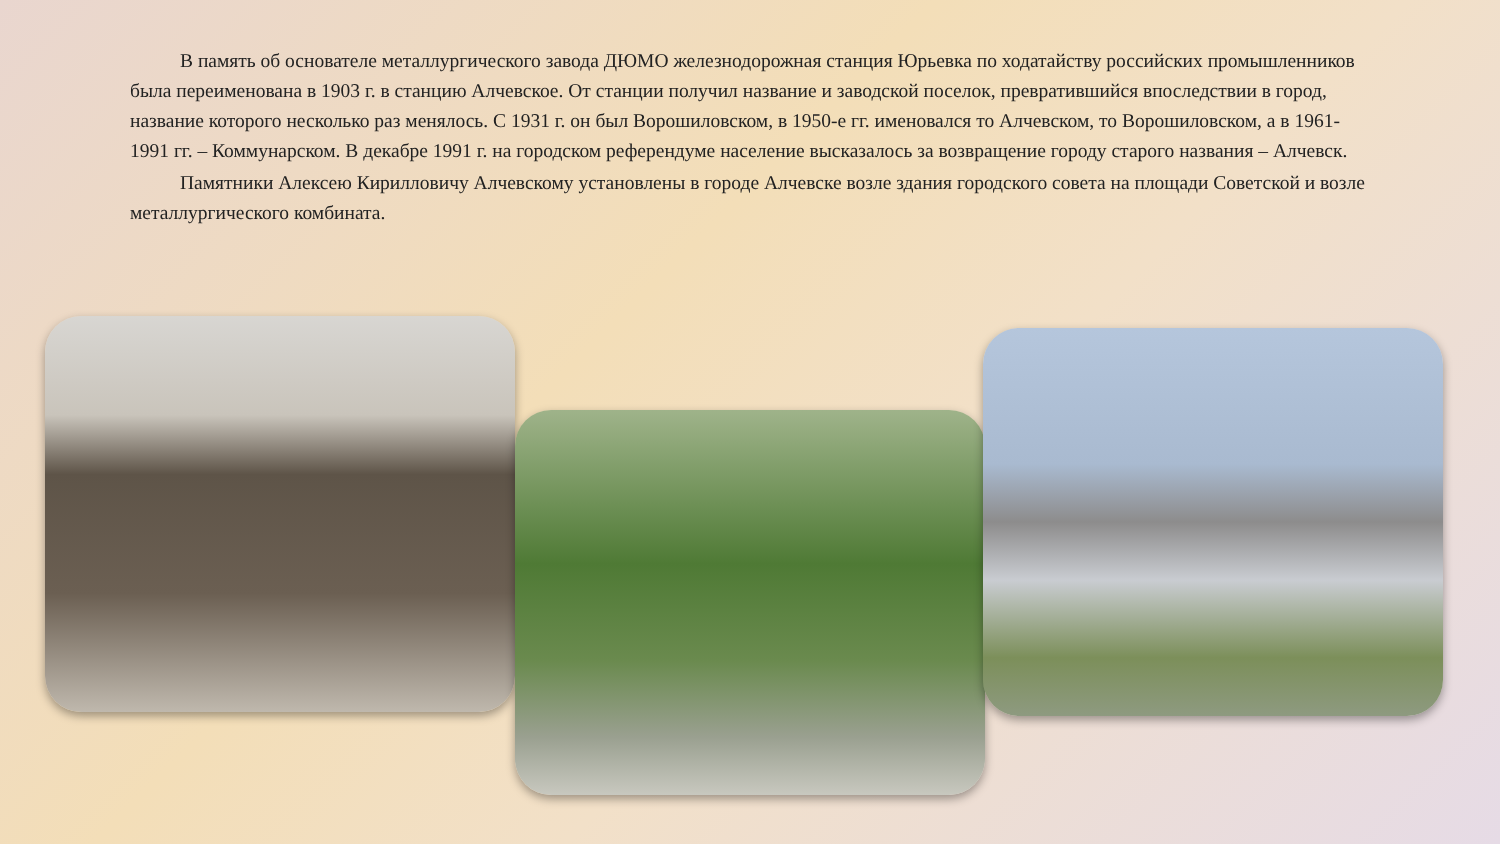В память об основателе металлургического завода ДЮМО железнодорожная станция Юрьевка по ходатайству российских промышленников была переименована в 1903 г. в станцию Алчевское. От станции получил название и заводской поселок, превратившийся впоследствии в город, название которого несколько раз менялось. С 1931 г. он был Ворошиловском, в 1950-е гг. именовался то Алчевском, то Ворошиловском, а в 1961-1991 гг. – Коммунарском. В декабре 1991 г. на городском референдуме население высказалось за возвращение городу старого названия – Алчевск.
Памятники Алексею Кирилловичу Алчевскому установлены в городе Алчевске возле здания городского совета на площади Советской и возле металлургического комбината.